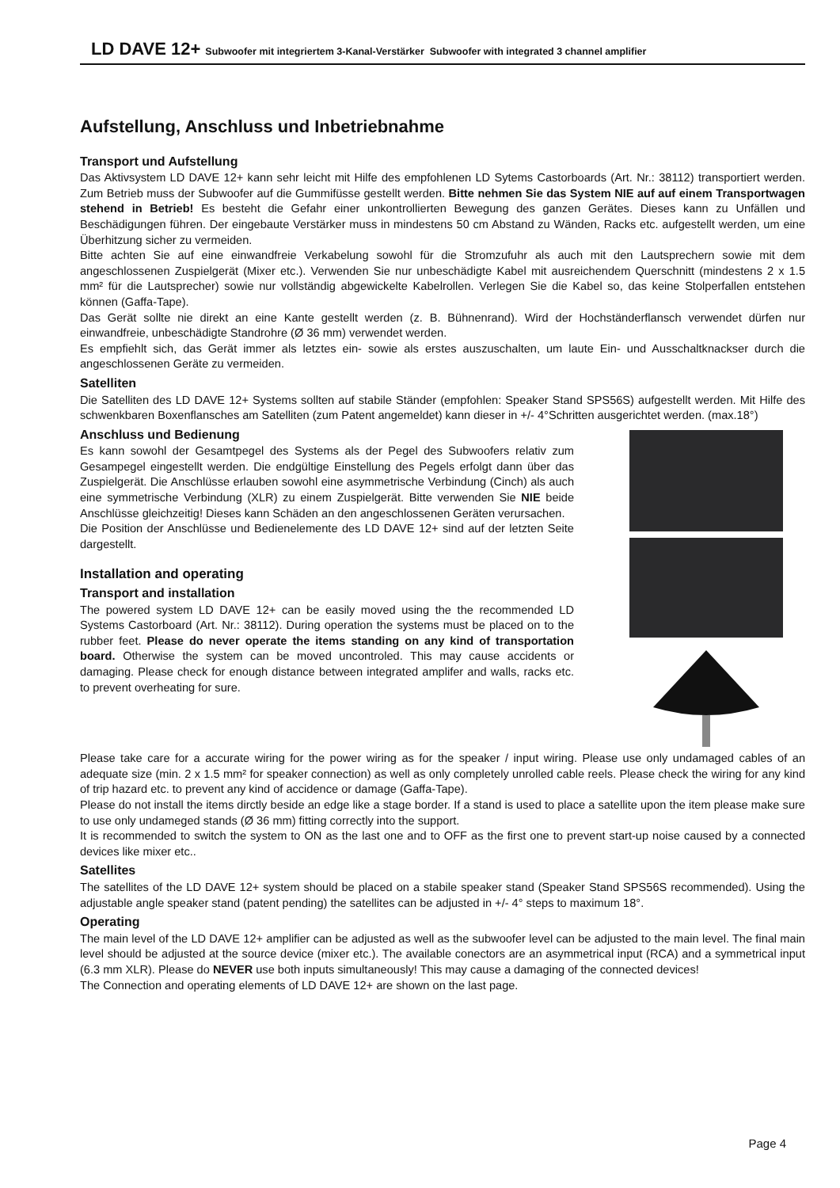LD DAVE 12+ Subwoofer mit integriertem 3-Kanal-Verstärker Subwoofer with integrated 3 channel amplifier
Aufstellung, Anschluss und Inbetriebnahme
Transport und Aufstellung
Das Aktivsystem LD DAVE 12+ kann sehr leicht mit Hilfe des empfohlenen LD Sytems Castorboards (Art. Nr.: 38112) transportiert werden. Zum Betrieb muss der Subwoofer auf die Gummifüsse gestellt werden. Bitte nehmen Sie das System NIE auf auf einem Transportwagen stehend in Betrieb! Es besteht die Gefahr einer unkontrollierten Bewegung des ganzen Gerätes. Dieses kann zu Unfällen und Beschädigungen führen. Der eingebaute Verstärker muss in mindestens 50 cm Abstand zu Wänden, Racks etc. aufgestellt werden, um eine Überhitzung sicher zu vermeiden.
Bitte achten Sie auf eine einwandfreie Verkabelung sowohl für die Stromzufuhr als auch mit den Lautsprechern sowie mit dem angeschlossenen Zuspielgerät (Mixer etc.). Verwenden Sie nur unbeschädigte Kabel mit ausreichendem Querschnitt (mindestens 2 x 1.5 mm² für die Lautsprecher) sowie nur vollständig abgewickelte Kabelrollen. Verlegen Sie die Kabel so, das keine Stolperfallen entstehen können (Gaffa-Tape).
Das Gerät sollte nie direkt an eine Kante gestellt werden (z. B. Bühnenrand). Wird der Hochständerflansch verwendet dürfen nur einwandfreie, unbeschädigte Standrohre (Ø 36 mm) verwendet werden.
Es empfiehlt sich, das Gerät immer als letztes ein- sowie als erstes auszuschalten, um laute Ein- und Ausschaltknackser durch die angeschlossenen Geräte zu vermeiden.
Satelliten
Die Satelliten des LD DAVE 12+ Systems sollten auf stabile Ständer (empfohlen: Speaker Stand SPS56S) aufgestellt werden. Mit Hilfe des schwenkbaren Boxenflansches am Satelliten (zum Patent angemeldet) kann dieser in +/- 4°Schritten ausgerichtet werden. (max.18°)
Anschluss und Bedienung
Es kann sowohl der Gesamtpegel des Systems als der Pegel des Subwoofers relativ zum Gesampegel eingestellt werden. Die endgültige Einstellung des Pegels erfolgt dann über das Zuspielgerät. Die Anschlüsse erlauben sowohl eine asymmetrische Verbindung (Cinch) als auch eine symmetrische Verbindung (XLR) zu einem Zuspielgerät. Bitte verwenden Sie NIE beide Anschlüsse gleichzeitig! Dieses kann Schäden an den angeschlossenen Geräten verursachen.
Die Position der Anschlüsse und Bedienelemente des LD DAVE 12+ sind auf der letzten Seite dargestellt.
Installation and operating
Transport and installation
The powered system LD DAVE 12+ can be easily moved using the the recommended LD Systems Castorboard (Art. Nr.: 38112). During operation the systems must be placed on to the rubber feet. Please do never operate the items standing on any kind of transportation board. Otherwise the system can be moved uncontroled. This may cause accidents or damaging. Please check for enough distance between integrated amplifer and walls, racks etc. to prevent overheating for sure.
Please take care for a accurate wiring for the power wiring as for the speaker / input wiring. Please use only undamaged cables of an adequate size (min. 2 x 1.5 mm² for speaker connection) as well as only completely unrolled cable reels. Please check the wiring for any kind of trip hazard etc. to prevent any kind of accidence or damage (Gaffa-Tape).
Please do not install the items dirctly beside an edge like a stage border. If a stand is used to place a satellite upon the item please make sure to use only undameged stands (Ø 36 mm) fitting correctly into the support.
It is recommended to switch the system to ON as the last one and to OFF as the first one to prevent start-up noise caused by a connected devices like mixer etc..
Satellites
The satellites of the LD DAVE 12+ system should be placed on a stabile speaker stand (Speaker Stand SPS56S recommended). Using the adjustable angle speaker stand (patent pending) the satellites can be adjusted in +/- 4° steps to maximum 18°.
Operating
The main level of the LD DAVE 12+ amplifier can be adjusted as well as the subwoofer level can be adjusted to the main level. The final main level should be adjusted at the source device (mixer etc.). The available conectors are an asymmetrical input (RCA) and a symmetrical input (6.3 mm XLR). Please do NEVER use both inputs simultaneously! This may cause a damaging of the connected devices!
The Connection and operating elements of LD DAVE 12+ are shown on the last page.
Page 4